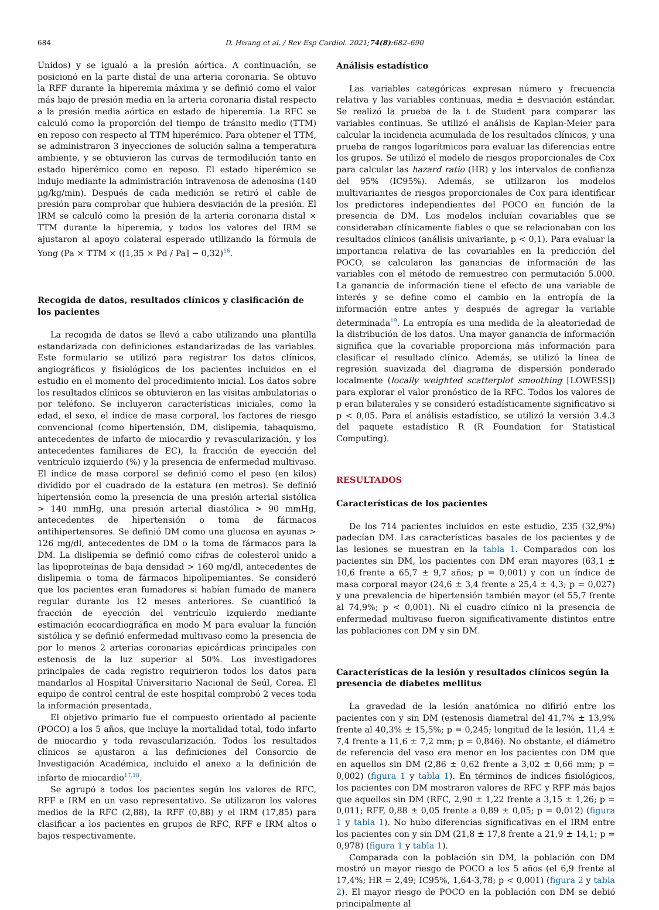684 D. Hwang et al. / Rev Esp Cardiol. 2021;74(8):682–690
Unidos) y se igualó a la presión aórtica. A continuación, se posicionó en la parte distal de una arteria coronaria. Se obtuvo la RFF durante la hiperemia máxima y se definió como el valor más bajo de presión media en la arteria coronaria distal respecto a la presión media aórtica en estado de hiperemia. La RFC se calculó como la proporción del tiempo de tránsito medio (TTM) en reposo con respecto al TTM hiperémico. Para obtener el TTM, se administraron 3 inyecciones de solución salina a temperatura ambiente, y se obtuvieron las curvas de termodilución tanto en estado hiperémico como en reposo. El estado hiperémico se indujo mediante la administración intravenosa de adenosina (140 µg/kg/min). Después de cada medición se retiró el cable de presión para comprobar que hubiera desviación de la presión. El IRM se calculó como la presión de la arteria coronaria distal × TTM durante la hiperemia, y todos los valores del IRM se ajustaron al apoyo colateral esperado utilizando la fórmula de Yong (Pa × TTM × ([1,35 × Pd / Pa] − 0,32)<sup>16</sup>.
Recogida de datos, resultados clínicos y clasificación de los pacientes
La recogida de datos se llevó a cabo utilizando una plantilla estandarizada con definiciones estandarizadas de las variables. Este formulario se utilizó para registrar los datos clínicos, angiográficos y fisiológicos de los pacientes incluidos en el estudio en el momento del procedimiento inicial. Los datos sobre los resultados clínicos se obtuvieron en las visitas ambulatorias o por teléfono. Se incluyeron características iniciales, como la edad, el sexo, el índice de masa corporal, los factores de riesgo convencional (como hipertensión, DM, dislipemia, tabaquismo, antecedentes de infarto de miocardio y revascularización, y los antecedentes familiares de EC), la fracción de eyección del ventrículo izquierdo (%) y la presencia de enfermedad multivaso. El índice de masa corporal se definió como el peso (en kilos) dividido por el cuadrado de la estatura (en metros). Se definió hipertensión como la presencia de una presión arterial sistólica > 140 mmHg, una presión arterial diastólica > 90 mmHg, antecedentes de hipertensión o toma de fármacos antihipertensores. Se definió DM como una glucosa en ayunas > 126 mg/dl, antecedentes de DM o la toma de fármacos para la DM. La dislipemia se definió como cifras de colesterol unido a las lipoproteínas de baja densidad > 160 mg/dl, antecedentes de dislipemia o toma de fármacos hipolipemiantes. Se consideró que los pacientes eran fumadores si habían fumado de manera regular durante los 12 meses anteriores. Se cuantificó la fracción de eyección del ventrículo izquierdo mediante estimación ecocardiográfica en modo M para evaluar la función sistólica y se definió enfermedad multivaso como la presencia de por lo menos 2 arterias coronarias epicárdicas principales con estenosis de la luz superior al 50%. Los investigadores principales de cada registro requirieron todos los datos para mandarlos al Hospital Universitario Nacional de Seúl, Corea. El equipo de control central de este hospital comprobó 2 veces toda la información presentada.
El objetivo primario fue el compuesto orientado al paciente (POCO) a los 5 años, que incluye la mortalidad total, todo infarto de miocardio y toda revascularización. Todos los resultados clínicos se ajustaron a las definiciones del Consorcio de Investigación Académica, incluido el anexo a la definición de infarto de miocardio<sup>17,18</sup>.
Se agrupó a todos los pacientes según los valores de RFC, RFF e IRM en un vaso representativo. Se utilizaron los valores medios de la RFC (2,88), la RFF (0,88) y el IRM (17,85) para clasificar a los pacientes en grupos de RFC, RFF e IRM altos o bajos respectivamente.
Análisis estadístico
Las variables categóricas expresan número y frecuencia relativa y las variables continuas, media ± desviación estándar. Se realizó la prueba de la t de Student para comparar las variables continuas. Se utilizó el análisis de Kaplan-Meier para calcular la incidencia acumulada de los resultados clínicos, y una prueba de rangos logarítmicos para evaluar las diferencias entre los grupos. Se utilizó el modelo de riesgos proporcionales de Cox para calcular las hazard ratio (HR) y los intervalos de confianza del 95% (IC95%). Además, se utilizaron los modelos multivariantes de riesgos proporcionales de Cox para identificar los predictores independientes del POCO en función de la presencia de DM. Los modelos incluían covariables que se consideraban clínicamente fiables o que se relacionaban con los resultados clínicos (análisis univariante, p < 0,1). Para evaluar la importancia relativa de las covariables en la predicción del POCO, se calcularon las ganancias de información de las variables con el método de remuestreo con permutación 5.000. La ganancia de información tiene el efecto de una variable de interés y se define como el cambio en la entropía de la información entre antes y después de agregar la variable determinada<sup>19</sup>. La entropía es una medida de la aleatoriedad de la distribución de los datos. Una mayor ganancia de información significa que la covariable proporciona más información para clasificar el resultado clínico. Además, se utilizó la línea de regresión suavizada del diagrama de dispersión ponderado localmente (locally weighted scatterplot smoothing [LOWESS]) para explorar el valor pronóstico de la RFC. Todos los valores de p eran bilaterales y se consideró estadísticamente significativo si p < 0,05. Para el análisis estadístico, se utilizó la versión 3.4.3 del paquete estadístico R (R Foundation for Statistical Computing).
RESULTADOS
Características de los pacientes
De los 714 pacientes incluidos en este estudio, 235 (32,9%) padecían DM. Las características basales de los pacientes y de las lesiones se muestran en la tabla 1. Comparados con los pacientes sin DM, los pacientes con DM eran mayores (63,1 ± 10,6 frente a 65,7 ± 9,7 años; p = 0,001) y con un índice de masa corporal mayor (24,6 ± 3,4 frente a 25,4 ± 4,3; p = 0,027) y una prevalencia de hipertensión también mayor (el 55,7 frente al 74,9%; p < 0,001). Ni el cuadro clínico ni la presencia de enfermedad multivaso fueron significativamente distintos entre las poblaciones con DM y sin DM.
Características de la lesión y resultados clínicos según la presencia de diabetes mellitus
La gravedad de la lesión anatómica no difirió entre los pacientes con y sin DM (estenosis diametral del 41,7% ± 13,9% frente al 40,3% ± 15,5%; p = 0,245; longitud de la lesión, 11,4 ± 7,4 frente a 11,6 ± 7,2 mm; p = 0,846). No obstante, el diámetro de referencia del vaso era menor en los pacientes con DM que en aquellos sin DM (2,86 ± 0,62 frente a 3,02 ± 0,66 mm; p = 0,002) (figura 1 y tabla 1). En términos de índices fisiológicos, los pacientes con DM mostraron valores de RFC y RFF más bajos que aquellos sin DM (RFC, 2,90 ± 1,22 frente a 3,15 ± 1,26; p = 0,011; RFF, 0,88 ± 0,05 frente a 0,89 ± 0,05; p = 0,012) (figura 1 y tabla 1). No hubo diferencias significativas en el IRM entre los pacientes con y sin DM (21,8 ± 17,8 frente a 21,9 ± 14,1; p = 0,978) (figura 1 y tabla 1).
Comparada con la población sin DM, la población con DM mostró un mayor riesgo de POCO a los 5 años (el 6,9 frente al 17,4%; HR = 2,49; IC95%, 1,64-3,78; p < 0,001) (figura 2 y tabla 2). El mayor riesgo de POCO en la población con DM se debió principalmente al